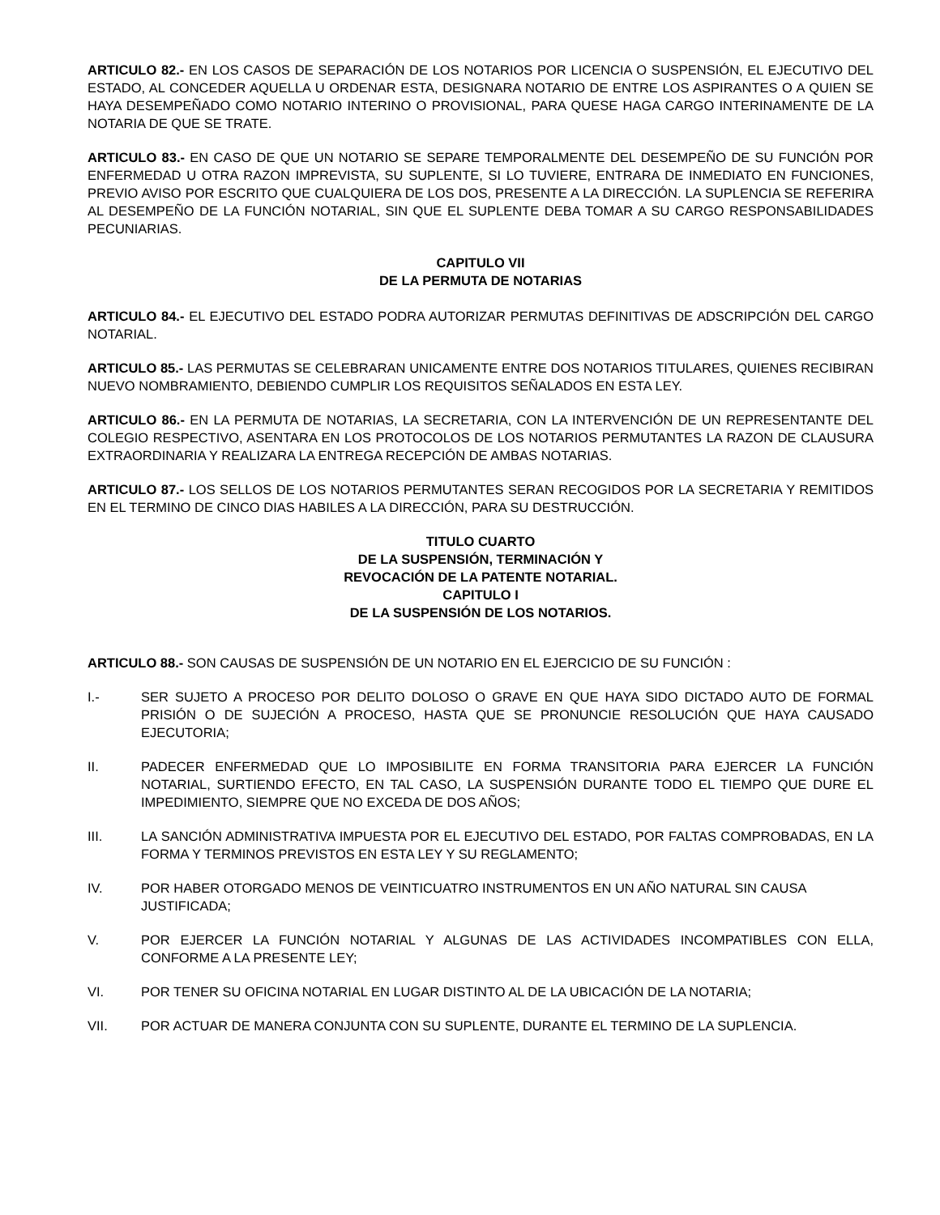ARTICULO 82.- EN LOS CASOS DE SEPARACIÓN DE LOS NOTARIOS POR LICENCIA O SUSPENSIÓN, EL EJECUTIVO DEL ESTADO, AL CONCEDER AQUELLA U ORDENAR ESTA, DESIGNARA NOTARIO DE ENTRE LOS ASPIRANTES O A QUIEN SE HAYA DESEMPEÑADO COMO NOTARIO INTERINO O PROVISIONAL, PARA QUESE HAGA CARGO INTERINAMENTE DE LA NOTARIA DE QUE SE TRATE.
ARTICULO 83.- EN CASO DE QUE UN NOTARIO SE SEPARE TEMPORALMENTE DEL DESEMPEÑO DE SU FUNCIÓN POR ENFERMEDAD U OTRA RAZON IMPREVISTA, SU SUPLENTE, SI LO TUVIERE, ENTRARA DE INMEDIATO EN FUNCIONES, PREVIO AVISO POR ESCRITO QUE CUALQUIERA DE LOS DOS, PRESENTE A LA DIRECCIÓN. LA SUPLENCIA SE REFERIRA AL DESEMPEÑO DE LA FUNCIÓN NOTARIAL, SIN QUE EL SUPLENTE DEBA TOMAR A SU CARGO RESPONSABILIDADES PECUNIARIAS.
CAPITULO VII
DE LA PERMUTA DE NOTARIAS
ARTICULO 84.- EL EJECUTIVO DEL ESTADO PODRA AUTORIZAR PERMUTAS DEFINITIVAS DE ADSCRIPCIÓN DEL CARGO NOTARIAL.
ARTICULO 85.- LAS PERMUTAS SE CELEBRARAN UNICAMENTE ENTRE DOS NOTARIOS TITULARES, QUIENES RECIBIRAN NUEVO NOMBRAMIENTO, DEBIENDO CUMPLIR LOS REQUISITOS SEÑALADOS EN ESTA LEY.
ARTICULO 86.- EN LA PERMUTA DE NOTARIAS, LA SECRETARIA, CON LA INTERVENCIÓN DE UN REPRESENTANTE DEL COLEGIO RESPECTIVO, ASENTARA EN LOS PROTOCOLOS DE LOS NOTARIOS PERMUTANTES LA RAZON DE CLAUSURA EXTRAORDINARIA Y REALIZARA LA ENTREGA RECEPCIÓN DE AMBAS NOTARIAS.
ARTICULO 87.- LOS SELLOS DE LOS NOTARIOS PERMUTANTES SERAN RECOGIDOS POR LA SECRETARIA Y REMITIDOS EN EL TERMINO DE CINCO DIAS HABILES A LA DIRECCIÓN, PARA SU DESTRUCCIÓN.
TITULO CUARTO
DE LA SUSPENSIÓN, TERMINACIÓN Y
REVOCACIÓN DE LA PATENTE NOTARIAL.
CAPITULO I
DE LA SUSPENSIÓN DE LOS NOTARIOS.
ARTICULO 88.- SON CAUSAS DE SUSPENSIÓN DE UN NOTARIO EN EL EJERCICIO DE SU FUNCIÓN :
I.- SER SUJETO A PROCESO POR DELITO DOLOSO O GRAVE EN QUE HAYA SIDO DICTADO AUTO DE FORMAL PRISIÓN O DE SUJECIÓN A PROCESO, HASTA QUE SE PRONUNCIE RESOLUCIÓN QUE HAYA CAUSADO EJECUTORIA;
II. PADECER ENFERMEDAD QUE LO IMPOSIBILITE EN FORMA TRANSITORIA PARA EJERCER LA FUNCIÓN NOTARIAL, SURTIENDO EFECTO, EN TAL CASO, LA SUSPENSIÓN DURANTE TODO EL TIEMPO QUE DURE EL IMPEDIMIENTO, SIEMPRE QUE NO EXCEDA DE DOS AÑOS;
III. LA SANCIÓN ADMINISTRATIVA IMPUESTA POR EL EJECUTIVO DEL ESTADO, POR FALTAS COMPROBADAS, EN LA FORMA Y TERMINOS PREVISTOS EN ESTA LEY Y SU REGLAMENTO;
IV. POR HABER OTORGADO MENOS DE VEINTICUATRO INSTRUMENTOS EN UN AÑO NATURAL SIN CAUSA JUSTIFICADA;
V. POR EJERCER LA FUNCIÓN NOTARIAL Y ALGUNAS DE LAS ACTIVIDADES INCOMPATIBLES CON ELLA, CONFORME A LA PRESENTE LEY;
VI. POR TENER SU OFICINA NOTARIAL EN LUGAR DISTINTO AL DE LA UBICACIÓN DE LA NOTARIA;
VII. POR ACTUAR DE MANERA CONJUNTA CON SU SUPLENTE, DURANTE EL TERMINO DE LA SUPLENCIA.